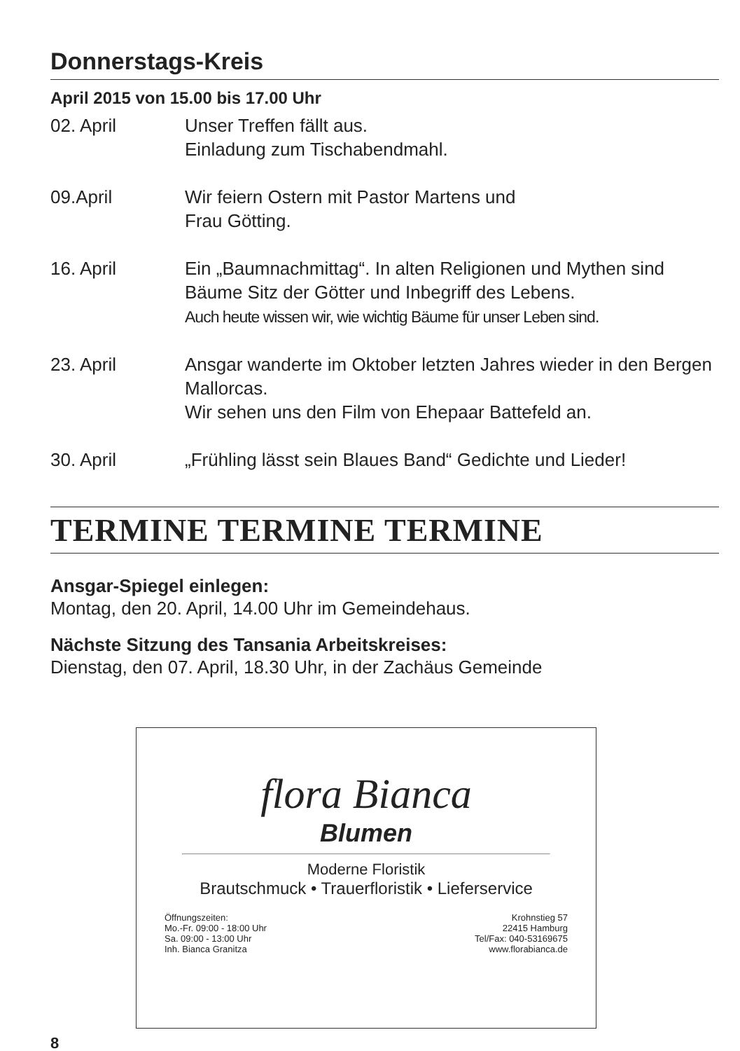Donnerstags-Kreis
April 2015 von 15.00 bis 17.00 Uhr
02. April Unser Treffen fällt aus.
Einladung zum Tischabendmahl.
09.April Wir feiern Ostern mit Pastor Martens und
Frau Götting.
16. April Ein „Baumnachmittag“. In alten Religionen und Mythen sind Bäume Sitz der Götter und Inbegriff des Lebens.
Auch heute wissen wir, wie wichtig Bäume für unser Leben sind.
23. April Ansgar wanderte im Oktober letzten Jahres wieder in den Bergen Mallorcas.
Wir sehen uns den Film von Ehepaar Battefeld an.
30. April „Frühling lässt sein Blaues Band“ Gedichte und Lieder!
TERMINE TERMINE TERMINE
Ansgar-Spiegel einlegen:
Montag, den 20. April, 14.00 Uhr im Gemeindehaus.
Nächste Sitzung des Tansania Arbeitskreises:
Dienstag, den 07. April, 18.30 Uhr, in der Zachäus Gemeinde
flora Bianca
Blumen
Moderne Floristik
Brautschmuck • Trauerfloristik • Lieferservice
Öffnungszeiten:
Mo.-Fr. 09:00 - 18:00 Uhr
Sa. 09:00 - 13:00 Uhr
Inh. Bianca Granitza
Krohnstieg 57
22415 Hamburg
Tel/Fax: 040-53169675
www.florabianca.de
8